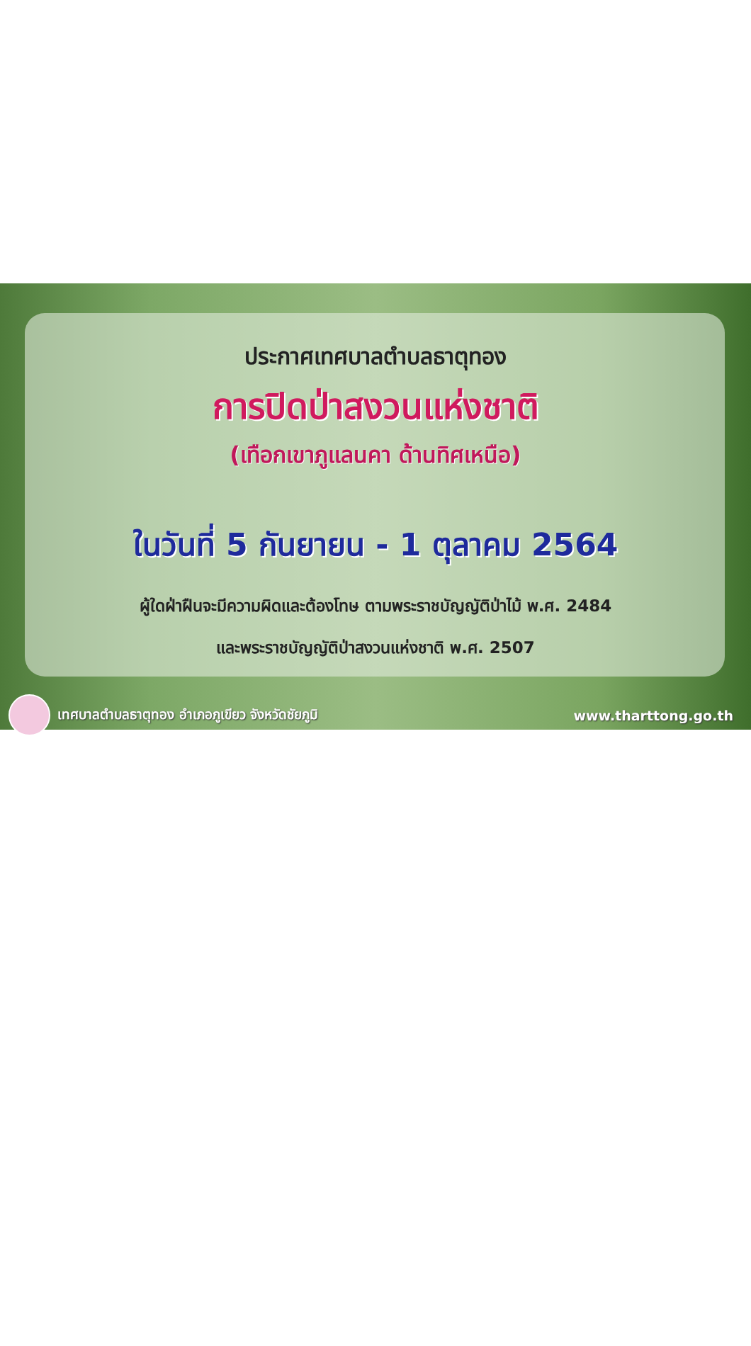ประกาศเทศบาลตำบลธาตุทอง
การปิดป่าสงวนแห่งชาติ
(เทือกเขาภูแลนคา ด้านทิศเหนือ)
ในวันที่ 5 กันยายน - 1 ตุลาคม 2564
ผู้ใดฝ่าฝืนจะมีความผิดและต้องโทษ ตามพระราชบัญญัติป่าไม้ พ.ศ. 2484
และพระราชบัญญัติป่าสงวนแห่งชาติ พ.ศ. 2507
เทศบาลตำบลธาตุทอง อำเภอภูเขียว จังหวัดชัยภูมิ
www.tharttong.go.th